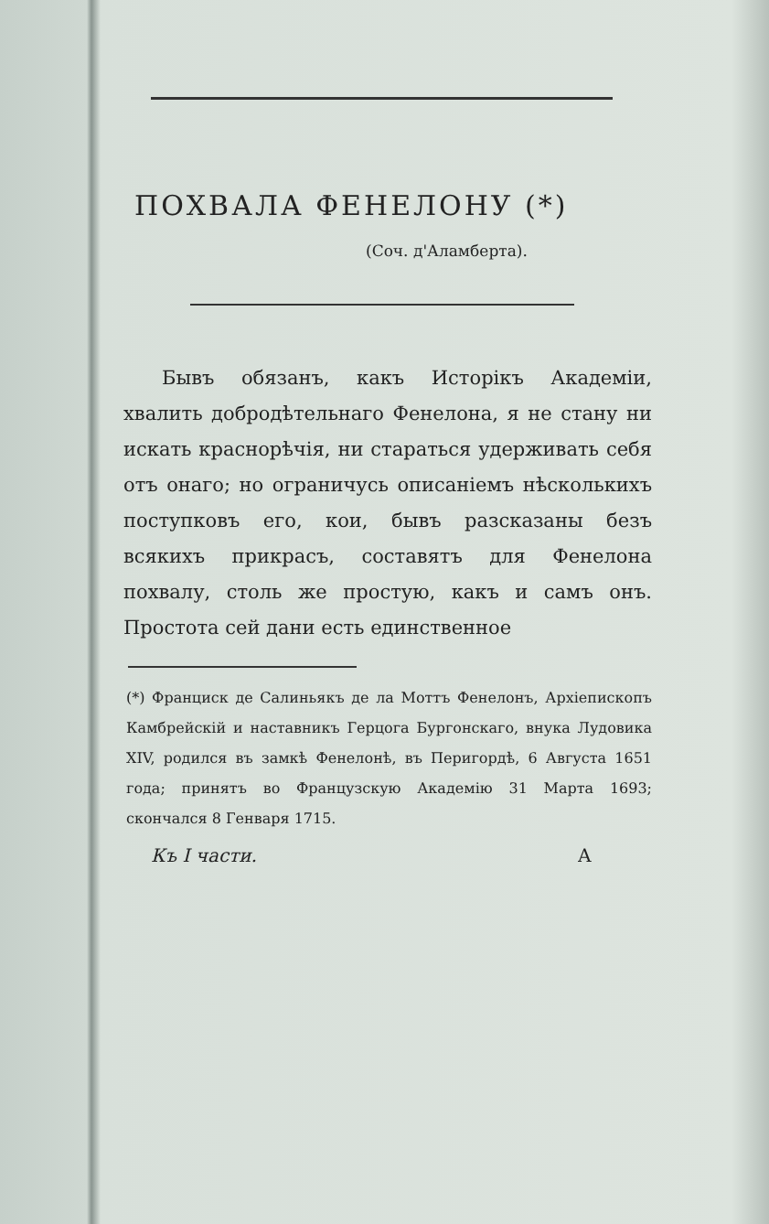ПОХВАЛА ФЕНЕЛОНУ (*)
(Соч. д'Аламберта).
  Бывъ обязанъ, какъ Исторікъ Академіи, хвалить добродѣтельнаго Фенелона, я не стану ни искать краснорѣчія, ни стараться удерживать себя отъ онаго; но ограничусь описаніемъ нѣсколькихъ поступковъ его, кои, бывъ разсказаны безъ всякихъ прикрасъ, составятъ для Фенелона похвалу, столь же простую, какъ и самъ онъ. Простота сей дани есть единственное
(*) Франциск де Салиньякъ де ла Моттъ Фенелонъ, Архіепископъ Камбрейскій и наставникъ Герцога Бургонскаго, внука Лудовика XIV, родился въ замкѣ Фенелонѣ, въ Перигордѣ, 6 Августа 1651 года; принятъ во Французскую Академію 31 Марта 1693; скончался 8 Генваря 1715.
Къ I части. А